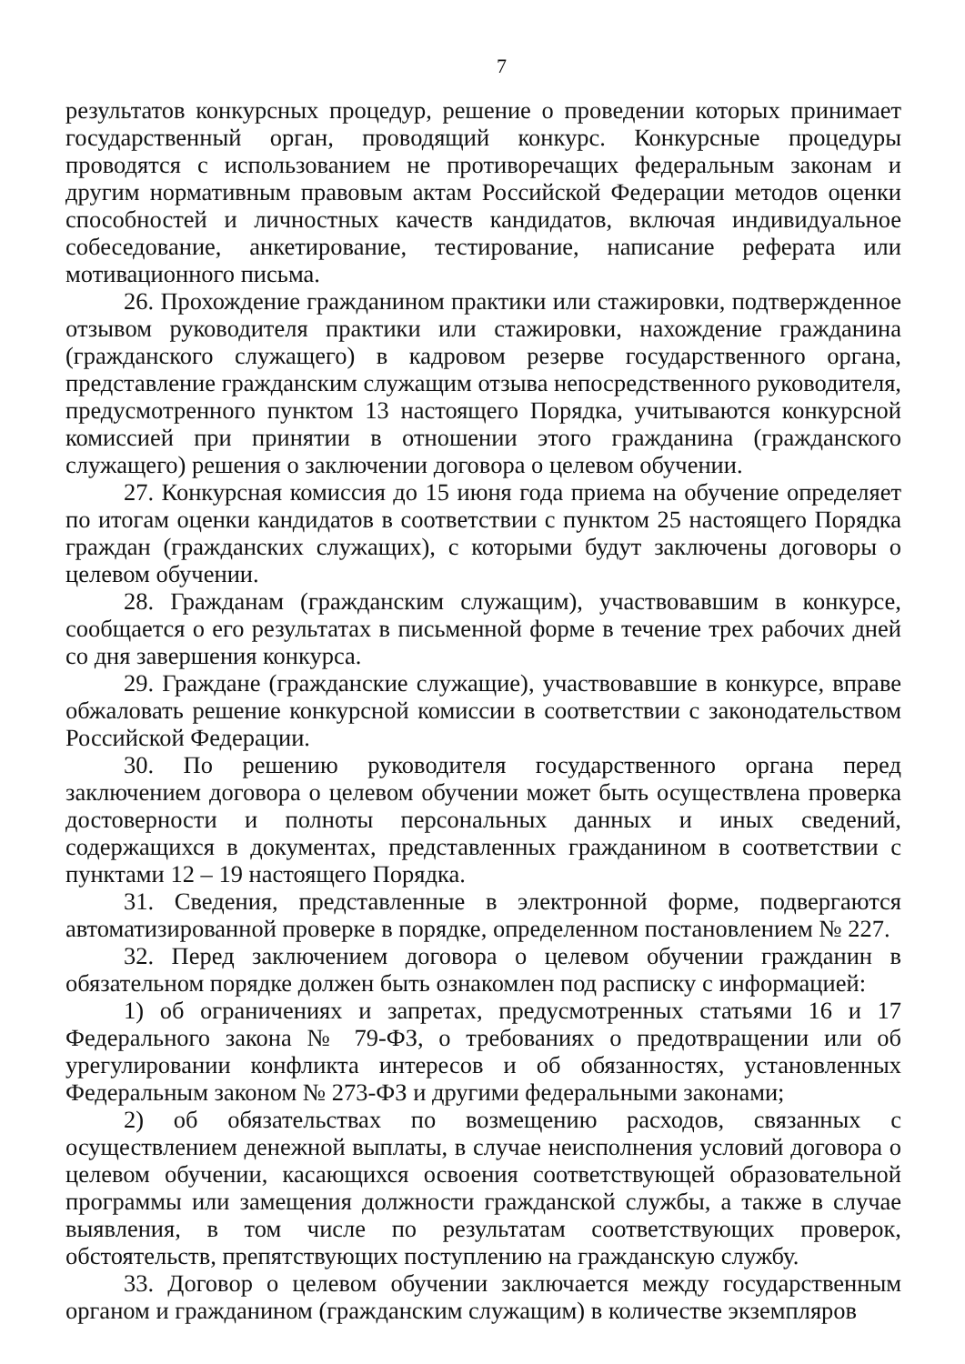7
результатов конкурсных процедур, решение о проведении которых принимает государственный орган, проводящий конкурс. Конкурсные процедуры проводятся с использованием не противоречащих федеральным законам и другим нормативным правовым актам Российской Федерации методов оценки способностей и личностных качеств кандидатов, включая индивидуальное собеседование, анкетирование, тестирование, написание реферата или мотивационного письма.
26. Прохождение гражданином практики или стажировки, подтвержденное отзывом руководителя практики или стажировки, нахождение гражданина (гражданского служащего) в кадровом резерве государственного органа, представление гражданским служащим отзыва непосредственного руководителя, предусмотренного пунктом 13 настоящего Порядка, учитываются конкурсной комиссией при принятии в отношении этого гражданина (гражданского служащего) решения о заключении договора о целевом обучении.
27. Конкурсная комиссия до 15 июня года приема на обучение определяет по итогам оценки кандидатов в соответствии с пунктом 25 настоящего Порядка граждан (гражданских служащих), с которыми будут заключены договоры о целевом обучении.
28. Гражданам (гражданским служащим), участвовавшим в конкурсе, сообщается о его результатах в письменной форме в течение трех рабочих дней со дня завершения конкурса.
29. Граждане (гражданские служащие), участвовавшие в конкурсе, вправе обжаловать решение конкурсной комиссии в соответствии с законодательством Российской Федерации.
30. По решению руководителя государственного органа перед заключением договора о целевом обучении может быть осуществлена проверка достоверности и полноты персональных данных и иных сведений, содержащихся в документах, представленных гражданином в соответствии с пунктами 12 – 19 настоящего Порядка.
31. Сведения, представленные в электронной форме, подвергаются автоматизированной проверке в порядке, определенном постановлением № 227.
32. Перед заключением договора о целевом обучении гражданин в обязательном порядке должен быть ознакомлен под расписку с информацией:
1) об ограничениях и запретах, предусмотренных статьями 16 и 17 Федерального закона № 79-ФЗ, о требованиях о предотвращении или об урегулировании конфликта интересов и об обязанностях, установленных Федеральным законом № 273-ФЗ и другими федеральными законами;
2) об обязательствах по возмещению расходов, связанных с осуществлением денежной выплаты, в случае неисполнения условий договора о целевом обучении, касающихся освоения соответствующей образовательной программы или замещения должности гражданской службы, а также в случае выявления, в том числе по результатам соответствующих проверок, обстоятельств, препятствующих поступлению на гражданскую службу.
33. Договор о целевом обучении заключается между государственным органом и гражданином (гражданским служащим) в количестве экземпляров